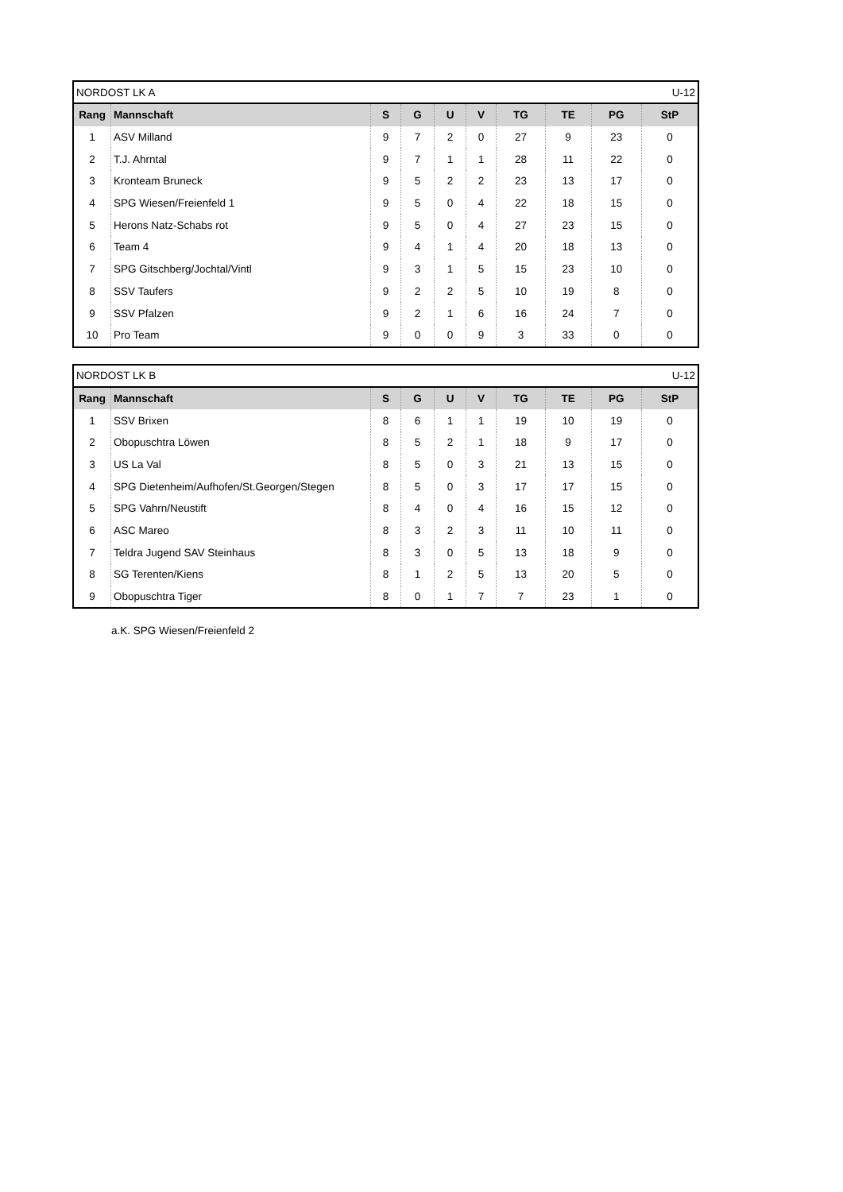| NORDOST LK A | | | | | U-12 | | | | |
| Rang | Mannschaft | S | G | U | V | TG | TE | PG | StP |
| 1 | ASV Milland | 9 | 7 | 2 | 0 | 27 | 9 | 23 | 0 |
| 2 | T.J. Ahrntal | 9 | 7 | 1 | 1 | 28 | 11 | 22 | 0 |
| 3 | Kronteam Bruneck | 9 | 5 | 2 | 2 | 23 | 13 | 17 | 0 |
| 4 | SPG Wiesen/Freienfeld 1 | 9 | 5 | 0 | 4 | 22 | 18 | 15 | 0 |
| 5 | Herons Natz-Schabs rot | 9 | 5 | 0 | 4 | 27 | 23 | 15 | 0 |
| 6 | Team 4 | 9 | 4 | 1 | 4 | 20 | 18 | 13 | 0 |
| 7 | SPG Gitschberg/Jochtal/Vintl | 9 | 3 | 1 | 5 | 15 | 23 | 10 | 0 |
| 8 | SSV Taufers | 9 | 2 | 2 | 5 | 10 | 19 | 8 | 0 |
| 9 | SSV Pfalzen | 9 | 2 | 1 | 6 | 16 | 24 | 7 | 0 |
| 10 | Pro Team | 9 | 0 | 0 | 9 | 3 | 33 | 0 | 0 |
| NORDOST LK B | | | | | U-12 | | | | |
| Rang | Mannschaft | S | G | U | V | TG | TE | PG | StP |
| 1 | SSV Brixen | 8 | 6 | 1 | 1 | 19 | 10 | 19 | 0 |
| 2 | Obopuschtra Löwen | 8 | 5 | 2 | 1 | 18 | 9 | 17 | 0 |
| 3 | US La Val | 8 | 5 | 0 | 3 | 21 | 13 | 15 | 0 |
| 4 | SPG Dietenheim/Aufhofen/St.Georgen/Stegen | 8 | 5 | 0 | 3 | 17 | 17 | 15 | 0 |
| 5 | SPG Vahrn/Neustift | 8 | 4 | 0 | 4 | 16 | 15 | 12 | 0 |
| 6 | ASC Mareo | 8 | 3 | 2 | 3 | 11 | 10 | 11 | 0 |
| 7 | Teldra Jugend SAV Steinhaus | 8 | 3 | 0 | 5 | 13 | 18 | 9 | 0 |
| 8 | SG Terenten/Kiens | 8 | 1 | 2 | 5 | 13 | 20 | 5 | 0 |
| 9 | Obopuschtra Tiger | 8 | 0 | 1 | 7 | 7 | 23 | 1 | 0 |
a.K. SPG Wiesen/Freienfeld 2